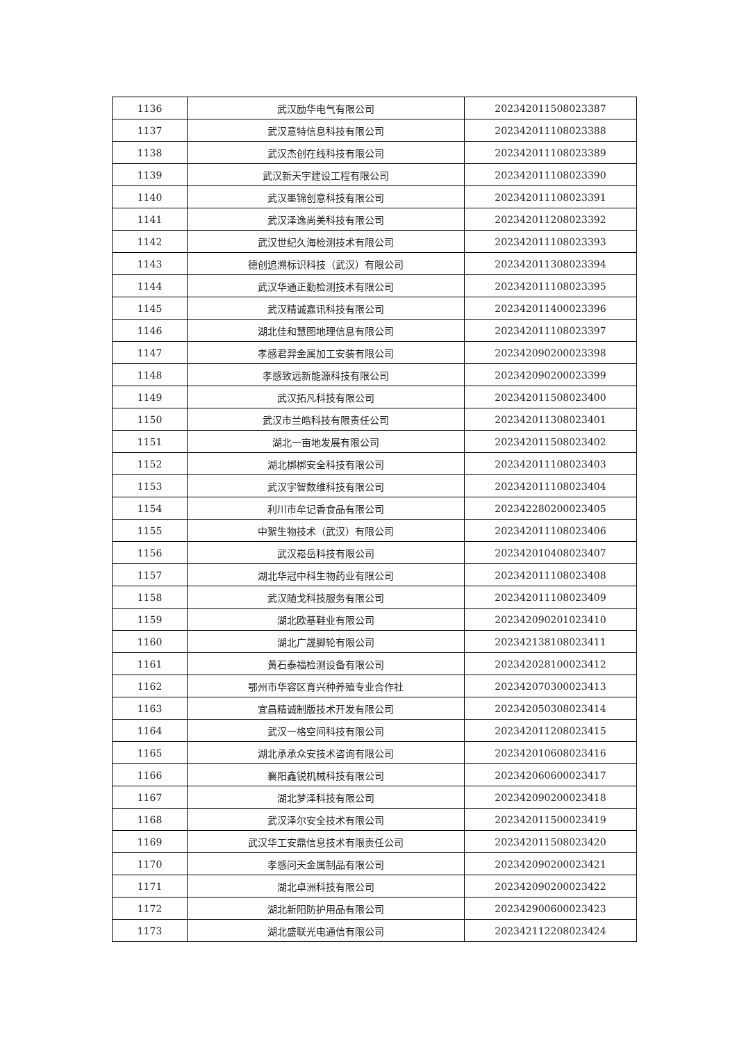| 1136 | 武汉励华电气有限公司 | 202342011508023387 |
| 1137 | 武汉意特信息科技有限公司 | 202342011108023388 |
| 1138 | 武汉杰创在线科技有限公司 | 202342011108023389 |
| 1139 | 武汉新天宇建设工程有限公司 | 202342011108023390 |
| 1140 | 武汉墨锦创意科技有限公司 | 202342011108023391 |
| 1141 | 武汉泽逸尚美科技有限公司 | 202342011208023392 |
| 1142 | 武汉世纪久海检测技术有限公司 | 202342011108023393 |
| 1143 | 德创追溯标识科技（武汉）有限公司 | 202342011308023394 |
| 1144 | 武汉华通正勤检测技术有限公司 | 202342011108023395 |
| 1145 | 武汉精诚嘉讯科技有限公司 | 202342011400023396 |
| 1146 | 湖北佳和慧图地理信息有限公司 | 202342011108023397 |
| 1147 | 孝感君羿金属加工安装有限公司 | 202342090200023398 |
| 1148 | 孝感致远新能源科技有限公司 | 202342090200023399 |
| 1149 | 武汉拓凡科技有限公司 | 202342011508023400 |
| 1150 | 武汉市兰皓科技有限责任公司 | 202342011308023401 |
| 1151 | 湖北一亩地发展有限公司 | 202342011508023402 |
| 1152 | 湖北梆梆安全科技有限公司 | 202342011108023403 |
| 1153 | 武汉宇智数维科技有限公司 | 202342011108023404 |
| 1154 | 利川市牟记香食品有限公司 | 202342280200023405 |
| 1155 | 中絮生物技术（武汉）有限公司 | 202342011108023406 |
| 1156 | 武汉崧岳科技有限公司 | 202342010408023407 |
| 1157 | 湖北华冠中科生物药业有限公司 | 202342011108023408 |
| 1158 | 武汉随戈科技服务有限公司 | 202342011108023409 |
| 1159 | 湖北欧基鞋业有限公司 | 202342090201023410 |
| 1160 | 湖北广晟脚轮有限公司 | 202342138108023411 |
| 1161 | 黄石泰福检测设备有限公司 | 202342028100023412 |
| 1162 | 鄂州市华容区育兴种养殖专业合作社 | 202342070300023413 |
| 1163 | 宜昌精诚制版技术开发有限公司 | 202342050308023414 |
| 1164 | 武汉一格空间科技有限公司 | 202342011208023415 |
| 1165 | 湖北承承众安技术咨询有限公司 | 202342010608023416 |
| 1166 | 襄阳鑫锐机械科技有限公司 | 202342060600023417 |
| 1167 | 湖北梦泽科技有限公司 | 202342090200023418 |
| 1168 | 武汉泽尔安全技术有限公司 | 202342011500023419 |
| 1169 | 武汉华工安鼎信息技术有限责任公司 | 202342011508023420 |
| 1170 | 孝感问天金属制品有限公司 | 202342090200023421 |
| 1171 | 湖北卓洲科技有限公司 | 202342090200023422 |
| 1172 | 湖北新阳防护用品有限公司 | 202342900600023423 |
| 1173 | 湖北盛联光电通信有限公司 | 202342112208023424 |